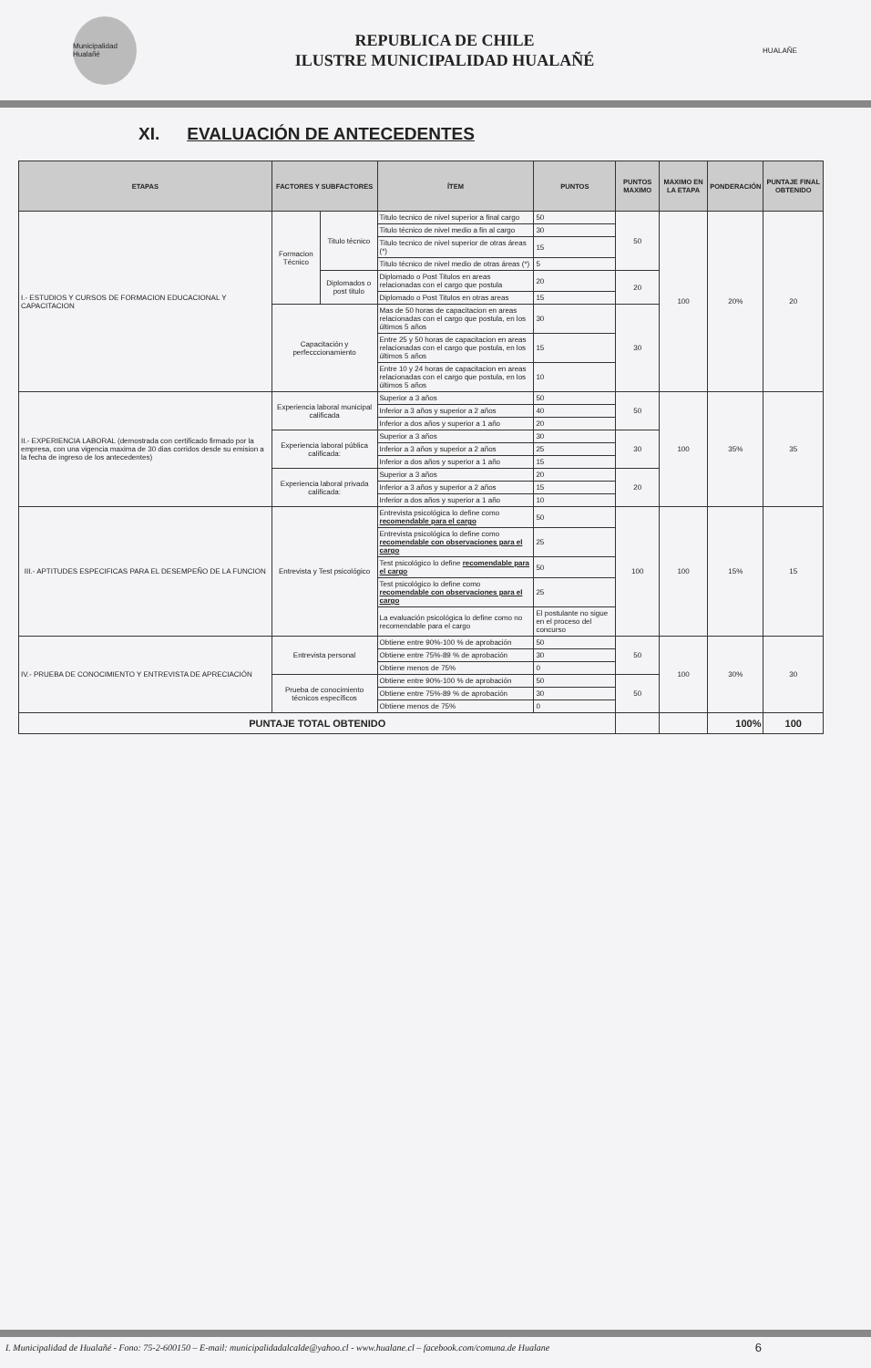Municipalidad Hualañé
REPUBLICA DE CHILE
ILUSTRE MUNICIPALIDAD HUALAÑÉ
HUALAÑE
XI. EVALUACIÓN DE ANTECEDENTES
| ETAPAS | FACTORES Y SUBFACTORES | | ÍTEM | PUNTOS | PUNTOS MAXIMO | MAXIMO EN LA ETAPA | PONDERACIÓN | PUNTAJE FINAL OBTENIDO |
| --- | --- | --- | --- | --- | --- | --- | --- | --- |
| I.- ESTUDIOS Y CURSOS DE FORMACION EDUCACIONAL Y CAPACITACION | Formacion Técnico | Titulo técnico | Titulo tecnico de nivel superior a final cargo | 50 | 50 | 100 | 20% | 20 |
| | | | Titulo técnico de nivel medio a fin al cargo | 30 | | | | |
| | | | Titulo tecnico de nivel superior de otras áreas (*) | 15 | | | | |
| | | | Titulo técnico de nivel medio de otras áreas (*) | 5 | | | | |
| | | Diplomados o post titulo | Diplomado o Post Titulos en areas relacionadas con el cargo que postula | 20 | 20 | | | |
| | | | Diplomado o Post Titulos en otras areas | 15 | | | | |
| | Capacitación y perfecccionamiento | | Mas de 50 horas de capacitacion en areas relacionadas con el cargo que postula, en los últimos 5 años | 30 | 30 | | | |
| | | | Entre 25 y 50 horas de capacitacion en areas relacionadas con el cargo que postula, en los últimos 5 años | 15 | | | | |
| | | | Entre 10 y 24 horas de capacitacion en areas relacionadas con el cargo que postula, en los últimos 5 años | 10 | | | | |
| II.- EXPERIENCIA LABORAL (demostrada con certificado firmado por la empresa, con una vigencia maxima de 30 dias corridos desde su emision a la fecha de ingreso de los antecedentes) | Experiencia laboral municipal calificada | | Superior a 3 años | 50 | 50 | 100 | 35% | 35 |
| | | | Inferior a 3 años y superior a 2 años | 40 | | | | |
| | | | Inferior a dos años y superior a 1 año | 20 | | | | |
| | Experiencia laboral pública calificada: | | Superior a 3 años | 30 | 30 | | | |
| | | | Inferior a 3 años y superior a 2 años | 25 | | | | |
| | | | Inferior a dos años y superior a 1 año | 15 | | | | |
| | Experiencia laboral privada calificada: | | Superior a 3 años | 20 | 20 | | | |
| | | | Inferior a 3 años y superior a 2 años | 15 | | | | |
| | | | Inferior a dos años y superior a 1 año | 10 | | | | |
| III.- APTITUDES ESPECIFICAS PARA EL DESEMPEÑO DE LA FUNCION | Entrevista y Test psicológico | | Entrevista psicológica lo define como recomendable para el cargo | 50 | 100 | 100 | 15% | 15 |
| | | | Entrevista psicológica lo define como recomendable con observaciones para el cargo | 25 | | | | |
| | | | Test psicológico lo define recomendable para el cargo | 50 | | | | |
| | | | Test psicológico lo define como recomendable con observaciones para el cargo | 25 | | | | |
| | | | La evaluación psicológica lo define como no recomendable para el cargo | El postulante no sigue en el proceso del concurso | | | | |
| IV.- PRUEBA DE CONOCIMIENTO Y ENTREVISTA DE APRECIACIÓN | Entrevista personal | | Obtiene entre 90%-100 % de aprobación | 50 | 50 | 100 | 30% | 30 |
| | | | Obtiene entre 75%-89 % de aprobación | 30 | | | | |
| | | | Obtiene menos de 75% | 0 | | | | |
| | Prueba de conocimiento técnicos específicos | | Obtiene entre 90%-100 % de aprobación | 50 | 50 | | | |
| | | | Obtiene entre 75%-89 % de aprobación | 30 | | | | |
| | | | Obtiene menos de 75% | 0 | | | | |
| PUNTAJE TOTAL OBTENIDO | | | | | | | 100% | 100 |
I. Municipalidad de Hualañé - Fono: 75-2-600150 – E-mail: municipalidadalcalde@yahoo.cl - www.hualane.cl – facebook.com/comuna.de Hualane
6